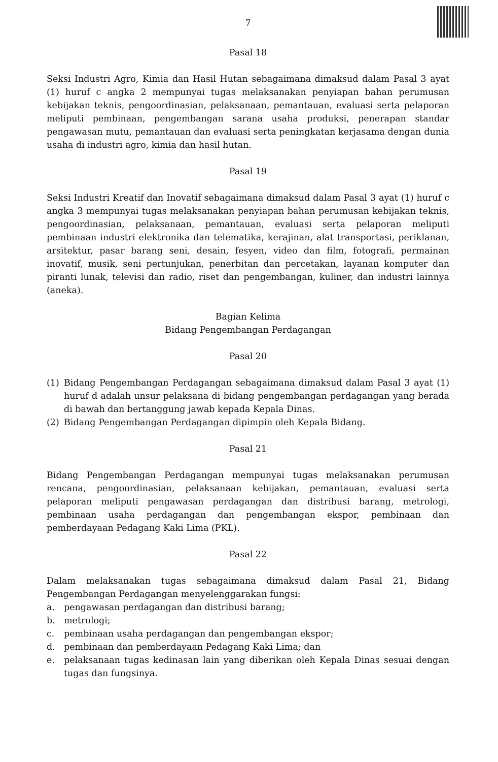7
Pasal 18
Seksi Industri Agro, Kimia dan Hasil Hutan sebagaimana dimaksud dalam Pasal 3 ayat (1) huruf c angka 2 mempunyai tugas melaksanakan penyiapan bahan perumusan kebijakan teknis, pengoordinasian, pelaksanaan, pemantauan, evaluasi serta pelaporan meliputi pembinaan, pengembangan sarana usaha produksi, penerapan standar pengawasan mutu, pemantauan dan evaluasi serta peningkatan kerjasama dengan dunia usaha di industri agro, kimia dan hasil hutan.
Pasal 19
Seksi Industri Kreatif dan Inovatif sebagaimana dimaksud dalam Pasal 3 ayat (1) huruf c angka 3 mempunyai tugas melaksanakan penyiapan bahan perumusan kebijakan teknis, pengoordinasian, pelaksanaan, pemantauan, evaluasi serta pelaporan meliputi pembinaan industri elektronika dan telematika, kerajinan, alat transportasi, periklanan, arsitektur, pasar barang seni, desain, fesyen, video dan film, fotografi, permainan inovatif, musik, seni pertunjukan, penerbitan dan percetakan, layanan komputer dan piranti lunak, televisi dan radio, riset dan pengembangan, kuliner, dan industri lainnya (aneka).
Bagian Kelima
Bidang Pengembangan Perdagangan
Pasal 20
(1) Bidang Pengembangan Perdagangan sebagaimana dimaksud dalam Pasal 3 ayat (1) huruf d adalah unsur pelaksana di bidang pengembangan perdagangan yang berada di bawah dan bertanggung jawab kepada Kepala Dinas.
(2) Bidang Pengembangan Perdagangan dipimpin oleh Kepala Bidang.
Pasal 21
Bidang Pengembangan Perdagangan mempunyai tugas melaksanakan perumusan rencana, pengoordinasian, pelaksanaan kebijakan, pemantauan, evaluasi serta pelaporan meliputi pengawasan perdagangan dan distribusi barang, metrologi, pembinaan usaha perdagangan dan pengembangan ekspor, pembinaan dan pemberdayaan Pedagang Kaki Lima (PKL).
Pasal 22
Dalam melaksanakan tugas sebagaimana dimaksud dalam Pasal 21, Bidang Pengembangan Perdagangan menyelenggarakan fungsi:
a. pengawasan perdagangan dan distribusi barang;
b. metrologi;
c. pembinaan usaha perdagangan dan pengembangan ekspor;
d. pembinaan dan pemberdayaan Pedagang Kaki Lima; dan
e. pelaksanaan tugas kedinasan lain yang diberikan oleh Kepala Dinas sesuai dengan tugas dan fungsinya.